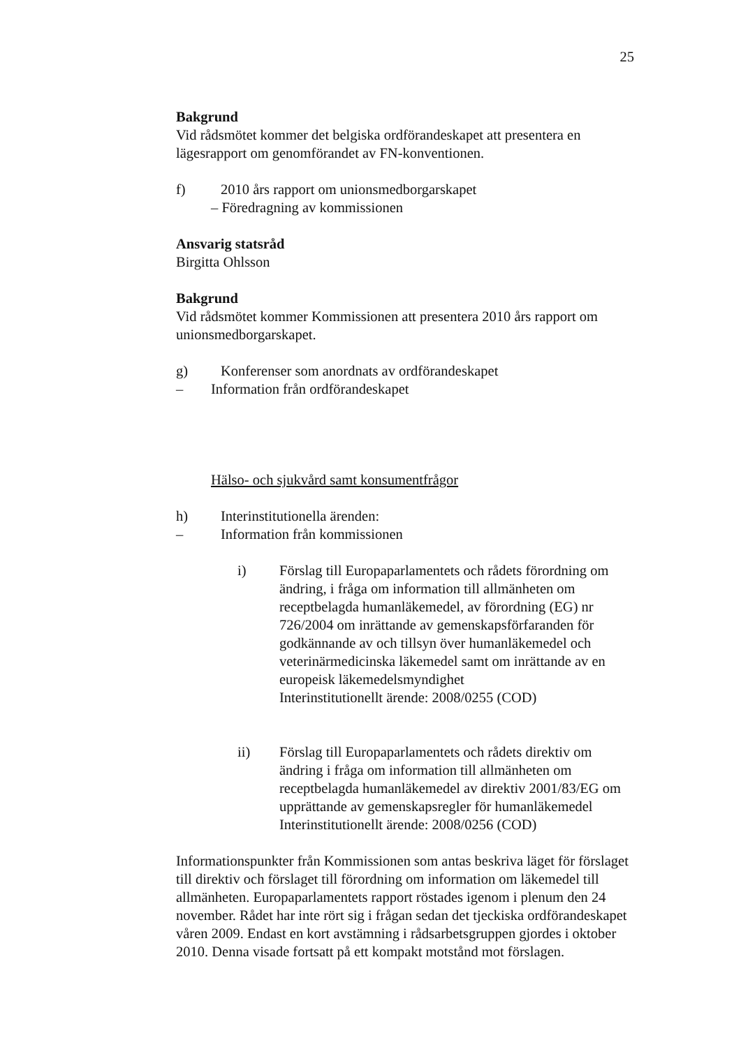25
Bakgrund
Vid rådsmötet kommer det belgiska ordförandeskapet att presentera en lägesrapport om genomförandet av FN-konventionen.
f) 2010 års rapport om unionsmedborgarskapet
– Föredragning av kommissionen
Ansvarig statsråd
Birgitta Ohlsson
Bakgrund
Vid rådsmötet kommer Kommissionen att presentera 2010 års rapport om unionsmedborgarskapet.
g) Konferenser som anordnats av ordförandeskapet
– Information från ordförandeskapet
Hälso- och sjukvård samt konsumentfrågor
h) Interinstitutionella ärenden:
– Information från kommissionen
i) Förslag till Europaparlamentets och rådets förordning om ändring, i fråga om information till allmänheten om receptbelagda humanläkemedel, av förordning (EG) nr 726/2004 om inrättande av gemenskapsförfaranden för godkännande av och tillsyn över humanläkemedel och veterinärmedicinska läkemedel samt om inrättande av en europeisk läkemedelsmyndighet
Interinstitutionellt ärende: 2008/0255 (COD)
ii) Förslag till Europaparlamentets och rådets direktiv om ändring i fråga om information till allmänheten om receptbelagda humanläkemedel av direktiv 2001/83/EG om upprättande av gemenskapsregler för humanläkemedel
Interinstitutionellt ärende: 2008/0256 (COD)
Informationspunkter från Kommissionen som antas beskriva läget för förslaget till direktiv och förslaget till förordning om information om läkemedel till allmänheten. Europaparlamentets rapport röstades igenom i plenum den 24 november. Rådet har inte rört sig i frågan sedan det tjeckiska ordförandeskapet våren 2009. Endast en kort avstämning i rådsarbetsgruppen gjordes i oktober 2010. Denna visade fortsatt på ett kompakt motstånd mot förslagen.